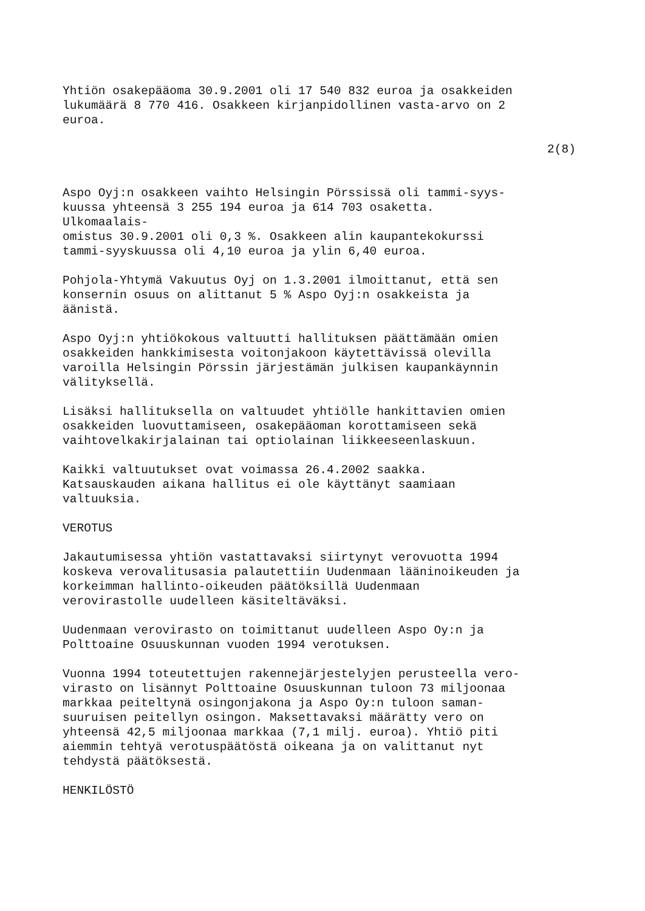Yhtiön osakepääoma 30.9.2001 oli 17 540 832 euroa ja osakkeiden lukumäärä 8 770 416. Osakkeen kirjanpidollinen vasta-arvo on 2 euroa.
2(8)
Aspo Oyj:n osakkeen vaihto Helsingin Pörssissä oli tammi-syys- kuussa yhteensä 3 255 194 euroa ja 614 703 osaketta. Ulkomaalais- omistus 30.9.2001 oli 0,3 %. Osakkeen alin kaupantekokurssi tammi-syyskuussa oli 4,10 euroa ja ylin 6,40 euroa.
Pohjola-Yhtymä Vakuutus Oyj on 1.3.2001 ilmoittanut, että sen konsernin osuus on alittanut 5 % Aspo Oyj:n osakkeista ja äänistä.
Aspo Oyj:n yhtiökokous valtuutti hallituksen päättämään omien osakkeiden hankkimisesta voitonjakoon käytettävissä olevilla varoilla Helsingin Pörssin järjestämän julkisen kaupankäynnin välityksellä.
Lisäksi hallituksella on valtuudet yhtiölle hankittavien omien osakkeiden luovuttamiseen, osakepääoman korottamiseen sekä vaihtovelkakirjalainan tai optiolainan liikkeeseenlaskuun.
Kaikki valtuutukset ovat voimassa 26.4.2002 saakka. Katsauskauden aikana hallitus ei ole käyttänyt saamiaan valtuuksia.
VEROTUS
Jakautumisessa yhtiön vastattavaksi siirtynyt verovuotta 1994 koskeva verovalitusasia palautettiin Uudenmaan lääninoikeuden ja korkeimman hallinto-oikeuden päätöksillä Uudenmaan verovirastolle uudelleen käsiteltäväksi.
Uudenmaan verovirasto on toimittanut uudelleen Aspo Oy:n ja Polttoaine Osuuskunnan vuoden 1994 verotuksen.
Vuonna 1994 toteutettujen rakennejärjestelyjen perusteella vero- virasto on lisännyt Polttoaine Osuuskunnan tuloon 73 miljoonaa markkaa peiteltynä osingonjakona ja Aspo Oy:n tuloon saman- suuruisen peitellyn osingon. Maksettavaksi määrätty vero on yhteensä 42,5 miljoonaa markkaa (7,1 milj. euroa). Yhtiö piti aiemmin tehtyä verotuspäätöstä oikeana ja on valittanut nyt tehdystä päätöksestä.
HENKILÖSTÖ